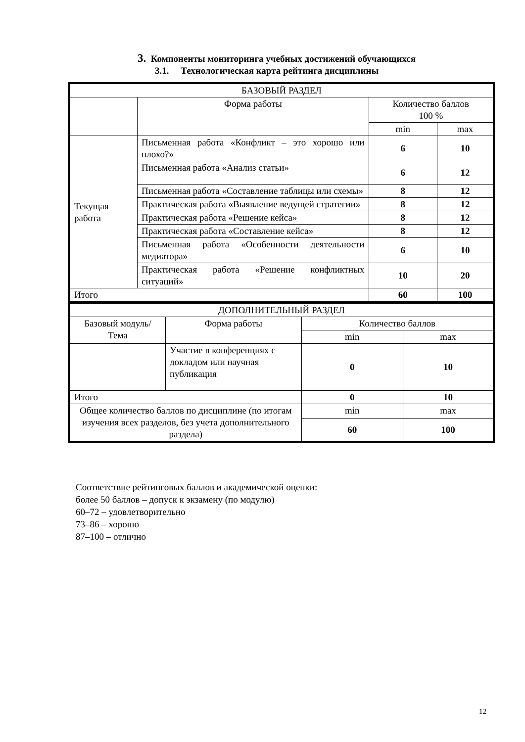3. Компоненты мониторинга учебных достижений обучающихся
3.1. Технологическая карта рейтинга дисциплины
| БАЗОВЫЙ РАЗДЕЛ | | | |
| | Форма работы | Количество баллов 100 % | |
| | | min | max |
| Текущая работа | Письменная работа «Конфликт – это хорошо или плохо?» | 6 | 10 |
| | Письменная работа «Анализ статьи» | 6 | 12 |
| | Письменная работа «Составление таблицы или схемы» | 8 | 12 |
| | Практическая работа «Выявление ведущей стратегии» | 8 | 12 |
| | Практическая работа «Решение кейса» | 8 | 12 |
| | Практическая работа «Составление кейса» | 8 | 12 |
| | Письменная работа «Особенности деятельности медиатора» | 6 | 10 |
| | Практическая работа «Решение конфликтных ситуаций» | 10 | 20 |
| Итого | | 60 | 100 |
| ДОПОЛНИТЕЛЬНЫЙ РАЗДЕЛ | | | |
| Базовый модуль/ Тема | Форма работы | Количество баллов | |
| | | min | max |
| | Участие в конференциях с докладом или научная публикация | 0 | 10 |
| Итого | | 0 | 10 |
| Общее количество баллов по дисциплине (по итогам изучения всех разделов, без учета дополнительного раздела) | | min | max |
| | | 60 | 100 |
Соответствие рейтинговых баллов и академической оценки:
более 50 баллов – допуск к экзамену (по модулю)
60–72 – удовлетворительно
73–86 – хорошо
87–100 – отлично
12